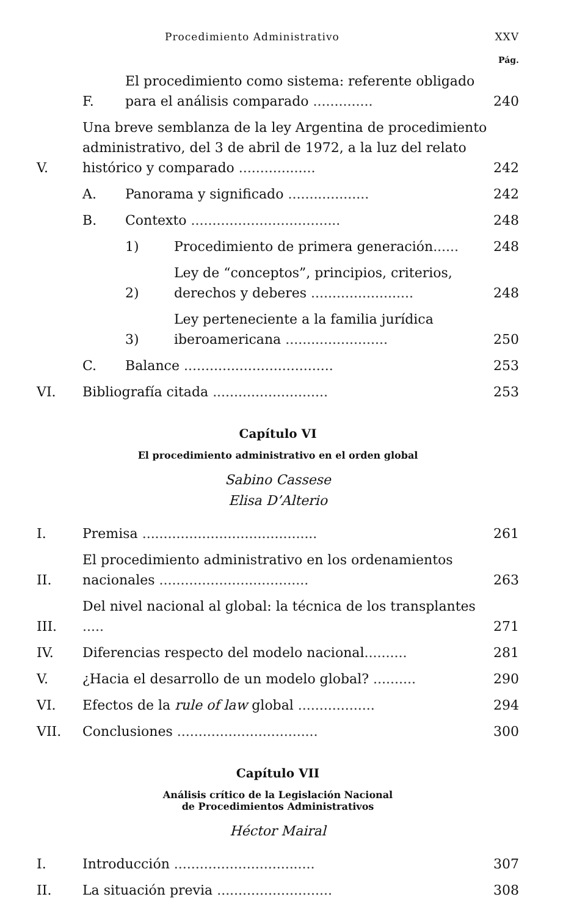Procedimiento Administrativo XXV
Pág.
F. El procedimiento como sistema: referente obligado para el análisis comparado .............. 240
V. Una breve semblanza de la ley Argentina de procedimiento administrativo, del 3 de abril de 1972, a la luz del relato histórico y comparado .................. 242
A. Panorama y significado ................... 242
B. Contexto ................................... 248
1) Procedimiento de primera generación...... 248
2) Ley de “conceptos”, principios, criterios, derechos y deberes ........................ 248
3) Ley perteneciente a la familia jurídica iberoamericana ........................ 250
C. Balance ................................... 253
VI. Bibliografía citada ........................... 253
Capítulo VI
El procedimiento administrativo en el orden global
Sabino Cassese
Elisa D’Alterio
I. Premisa ......................................... 261
II. El procedimiento administrativo en los ordenamientos nacionales ................................... 263
III. Del nivel nacional al global: la técnica de los transplantes ..... 271
IV. Diferencias respecto del modelo nacional.......... 281
V. ¿Hacia el desarrollo de un modelo global? .......... 290
VI. Efectos de la rule of law global .................. 294
VII. Conclusiones ................................. 300
Capítulo VII
Análisis crítico de la Legislación Nacional
de Procedimientos Administrativos
Héctor Mairal
I. Introducción ................................. 307
II. La situación previa ........................... 308